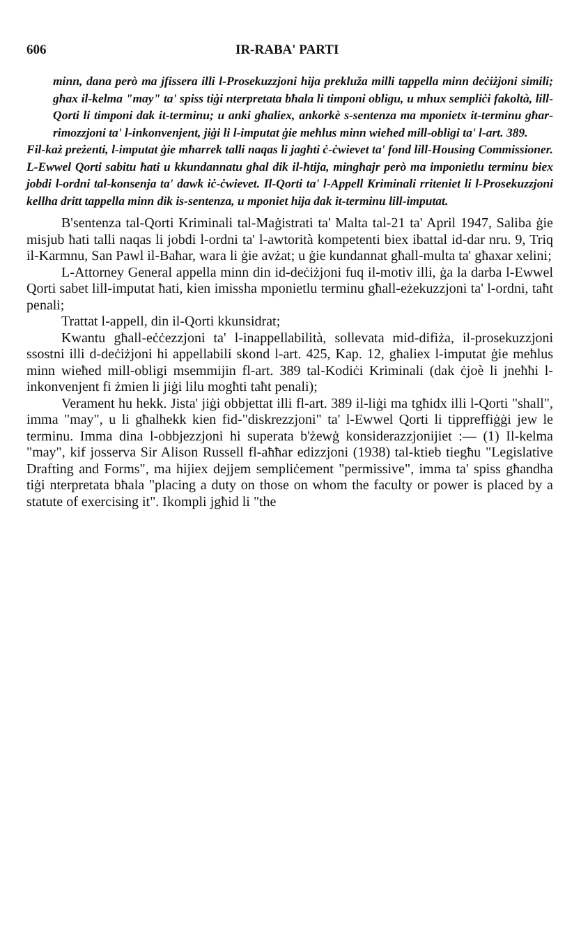606 IR-RABA' PARTI
minn, dana però ma jfissera illi l-Prosekuzzjoni hija prekluža milli tappella minn deċiżjoni simili; għax il-kelma "may" ta' spiss tiġi nterpretata bħala li timponi obligu, u mhux sempliċi fakoltà, lill-Qorti li timponi dak it-terminu; u anki għaliex, ankorkè s-sentenza ma mponietx it-terminu għar-rimozzjoni ta' l-inkonvenjent, jiġi li l-imputat ġie meħlus minn wieħed mill-obligi ta' l-art. 389.
Fil-każ preżenti, l-imputat ġie mħarrek talli naqas li jagħti ċ-ċwievet ta' fond lill-Housing Commissioner. L-Ewwel Qorti sabitu ħati u kkundannatu għal dik il-ħtija, mingħajr però ma imponietlu terminu biex jobdi l-ordni tal-konsenja ta' dawk iċ-ċwievet. Il-Qorti ta' l-Appell Kriminali rriteniet li l-Prosekuzzjoni kellha dritt tappella minn dik is-sentenza, u mponiet hija dak it-terminu lill-imputat.
B'sentenza tal-Qorti Kriminali tal-Maġistrati ta' Malta tal-21 ta' April 1947, Saliba ġie misjub ħati talli naqas li jobdi l-ordni ta' l-awtorità kompetenti biex ibattal id-dar nru. 9, Triq il-Karmnu, San Pawl il-Baħar, wara li ġie avżat; u ġie kundannat għall-multa ta' għaxar xelini;
L-Attorney General appella minn din id-deċiżjoni fuq il-motiv illi, ġa la darba l-Ewwel Qorti sabet lill-imputat ħati, kien imissha mponietlu terminu għall-eżekuzzjoni ta' l-ordni, taħt penali;
Trattat l-appell, din il-Qorti kkunsidrat;
Kwantu għall-eċċezzjoni ta' l-inappellabilità, sollevata mid-difiża, il-prosekuzzjoni ssostni illi d-deċiżjoni hi appellabili skond l-art. 425, Kap. 12, għaliex l-imputat ġie meħlus minn wieħed mill-obligi msemmijin fl-art. 389 tal-Kodiċi Kriminali (dak ċjoè li jneħħi l-inkonvenjent fi żmien li jiġi lilu mogħti taħt penali);
Verament hu hekk. Jista' jiġi obbjettat illi fl-art. 389 il-liġi ma tgħidx illi l-Qorti "shall", imma "may", u li għalhekk kien fid-"diskrezzjoni" ta' l-Ewwel Qorti li tippreffiġġi jew le terminu. Imma dina l-obbjezzjoni hi superata b'żewġ konsiderazzjonijiet :— (1) Il-kelma "may", kif josserva Sir Alison Russell fl-aħħar edizzjoni (1938) tal-ktieb tiegħu "Legislative Drafting and Forms", ma hijiex dejjem sempliċement "permissive", imma ta' spiss għandha tiġi nterpretata bħala "placing a duty on those on whom the faculty or power is placed by a statute of exercising it". Ikompli jgħid li "the